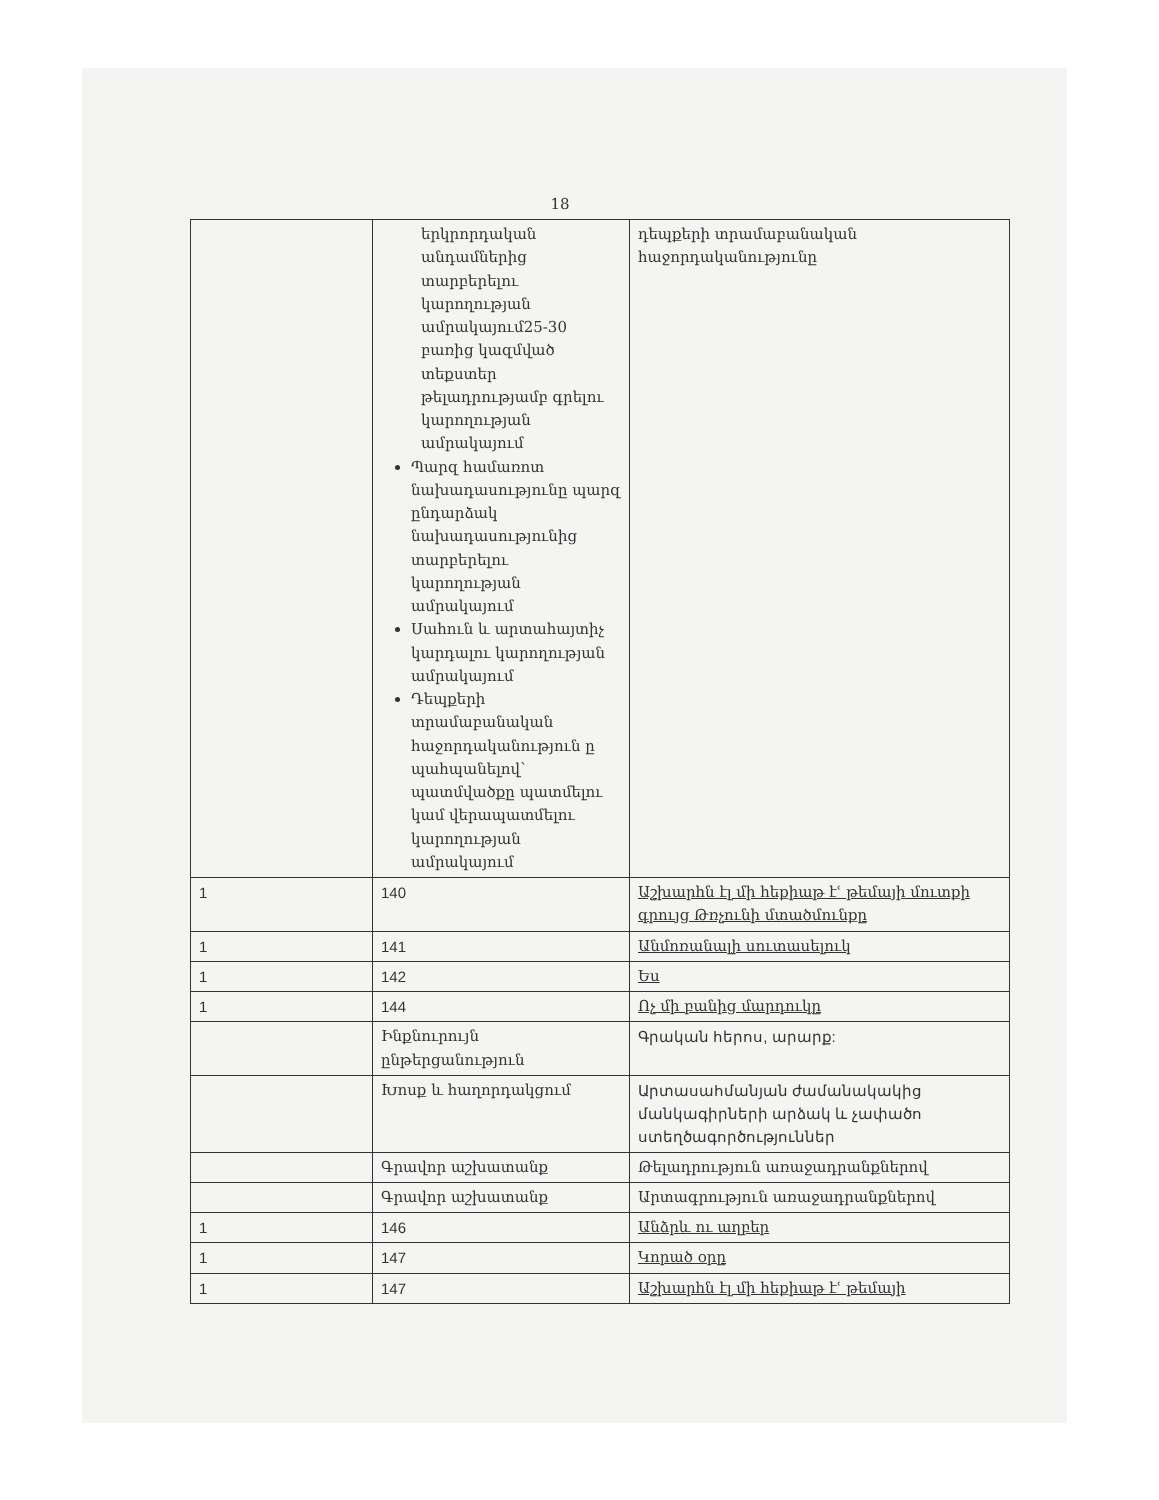18
| | երկրորդական անդամներից տարբերելու կարողության ամրակայում25-30 բառից կազմված տեքստեր թելադրությամբ գրելու կարողության ամրակայում Պարզ համառոտ նախադասությունը պարզ ընդարձակ նախադասությունից տարբերելու կարողության ամրակայում Սահուն և արտահայտիչ կարդալու կարողության ամրակայում Դեպքերի տրամաբանական հաջորդականություն ը պահպանելով՝ պատմվածքը պատմելու կամ վերապատմելու կարողության ամրակայում | դեպքերի տրամաբանական հաջորդականությունը |
| 1 | 140 | Աշխարհն էլ մի հեքիաթ էՙ թեմայի մուտքի գրույց Թռչունի մտածմունքը |
| 1 | 141 | Անմոռանալի սուտասելուկ |
| 1 | 142 | Ես |
| 1 | 144 | Ոչ մի բանից մարդուկը |
| | Ինքնուրույն ընթերցանություն | Գրական հերոս, արարք: |
| | Խոսք և հաղորդակցում | Արտասահմանյան ժամանակակից մանկագիրների արձակ և չափածո ստեղծագործություններ |
| | Գրավոր աշխատանք | Թելադրություն առաջադրանքներով |
| | Գրավոր աշխատանք | Արտագրություն առաջադրանքներով |
| 1 | 146 | Անձրև ու աղբեր |
| 1 | 147 | Կորած օրը |
| 1 | 147 | Աշխարհն էլ մի հեքիաթ էՙ թեմայի |